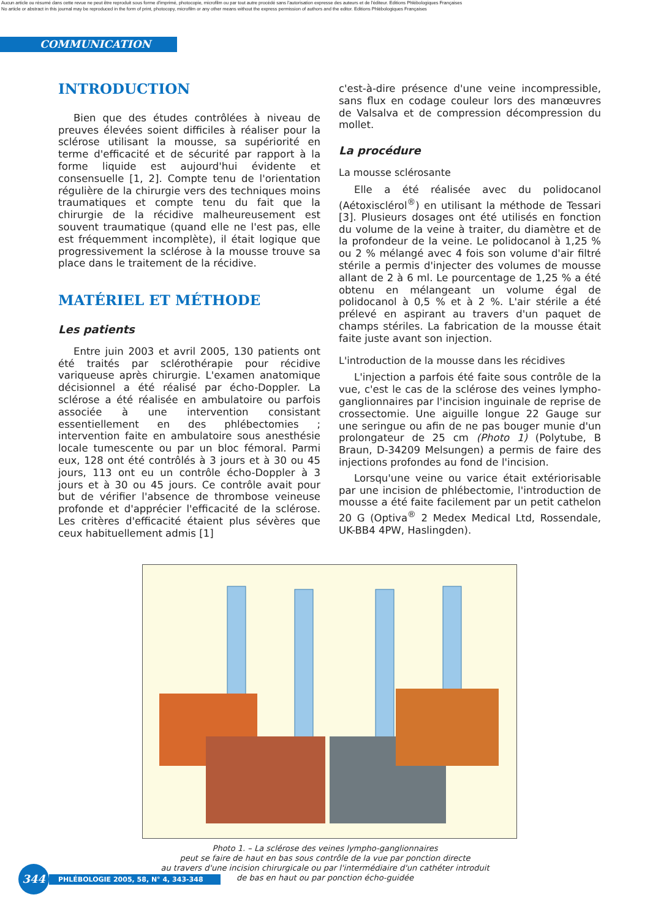Aucun article ou résumé dans cette revue ne peut être reproduit sous forme d'imprimé, photocopie, microfilm ou par tout autre procédé sans l'autorisation expresse des auteurs et de l'éditeur. Editions Phlébologiques Françaises
No article or abstract in this journal may be reproduced in the form of print, photocopy, microfilm or any other means without the express permission of authors and the editor. Editions Phlébologiques Françaises
COMMUNICATION
INTRODUCTION
Bien que des études contrôlées à niveau de preuves élevées soient difficiles à réaliser pour la sclérose utilisant la mousse, sa supériorité en terme d'efficacité et de sécurité par rapport à la forme liquide est aujourd'hui évidente et consensuelle [1, 2]. Compte tenu de l'orientation régulière de la chirurgie vers des techniques moins traumatiques et compte tenu du fait que la chirurgie de la récidive malheureusement est souvent traumatique (quand elle ne l'est pas, elle est fréquemment incomplète), il était logique que progressivement la sclérose à la mousse trouve sa place dans le traitement de la récidive.
MATÉRIEL ET MÉTHODE
Les patients
Entre juin 2003 et avril 2005, 130 patients ont été traités par sclérothérapie pour récidive variqueuse après chirurgie. L'examen anatomique décisionnel a été réalisé par écho-Doppler. La sclérose a été réalisée en ambulatoire ou parfois associée à une intervention consistant essentiellement en des phlébectomies ; intervention faite en ambulatoire sous anesthésie locale tumescente ou par un bloc fémoral. Parmi eux, 128 ont été contrôlés à 3 jours et à 30 ou 45 jours, 113 ont eu un contrôle écho-Doppler à 3 jours et à 30 ou 45 jours. Ce contrôle avait pour but de vérifier l'absence de thrombose veineuse profonde et d'apprécier l'efficacité de la sclérose. Les critères d'efficacité étaient plus sévères que ceux habituellement admis [1]
c'est-à-dire présence d'une veine incompressible, sans flux en codage couleur lors des manœuvres de Valsalva et de compression décompression du mollet.
La procédure
La mousse sclérosante
Elle a été réalisée avec du polidocanol (Aétoxisclérol<sup>®</sup>) en utilisant la méthode de Tessari [3]. Plusieurs dosages ont été utilisés en fonction du volume de la veine à traiter, du diamètre et de la profondeur de la veine. Le polidocanol à 1,25 % ou 2 % mélangé avec 4 fois son volume d'air filtré stérile a permis d'injecter des volumes de mousse allant de 2 à 6 ml. Le pourcentage de 1,25 % a été obtenu en mélangeant un volume égal de polidocanol à 0,5 % et à 2 %. L'air stérile a été prélevé en aspirant au travers d'un paquet de champs stériles. La fabrication de la mousse était faite juste avant son injection.
L'introduction de la mousse dans les récidives
L'injection a parfois été faite sous contrôle de la vue, c'est le cas de la sclérose des veines lympho-ganglionnaires par l'incision inguinale de reprise de crossectomie. Une aiguille longue 22 Gauge sur une seringue ou afin de ne pas bouger munie d'un prolongateur de 25 cm (Photo 1) (Polytube, B Braun, D-34209 Melsungen) a permis de faire des injections profondes au fond de l'incision.
Lorsqu'une veine ou varice était extériorisable par une incision de phlébectomie, l'introduction de mousse a été faite facilement par un petit cathelon 20 G (Optiva<sup>®</sup> 2 Medex Medical Ltd, Rossendale, UK-BB4 4PW, Haslingden).
Photo 1. – La sclérose des veines lympho-ganglionnaires
peut se faire de haut en bas sous contrôle de la vue par ponction directe
au travers d'une incision chirurgicale ou par l'intermédiaire d'un cathéter introduit
de bas en haut ou par ponction écho-guidée
344
PHLÉBOLOGIE 2005, 58, N° 4, 343-348